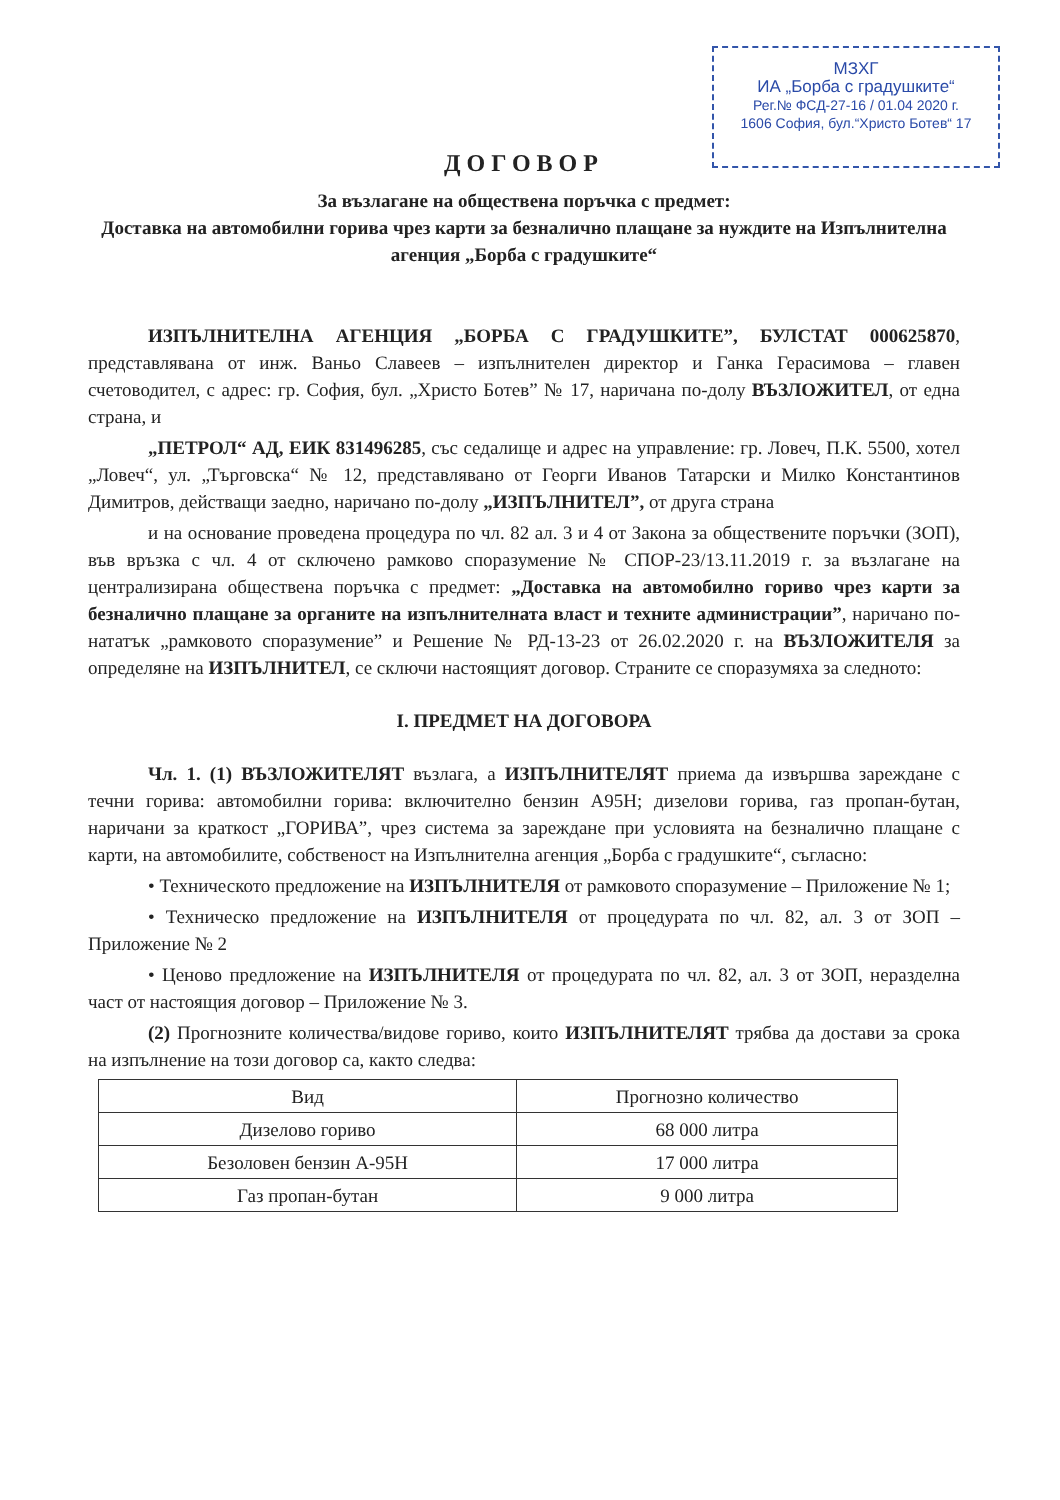МЗХГ
ИА „Борба с градушките“
Рег.№ ФСД-27-16 / 01.04 2020 г.
1606 София, бул.“Христо Ботев“ 17
ДОГОВОР
За възлагане на обществена поръчка с предмет:
Доставка на автомобилни горива чрез карти за безналично плащане за нуждите на Изпълнителна агенция „Борба с градушките“
ИЗПЪЛНИТЕЛНА АГЕНЦИЯ „БОРБА С ГРАДУШКИТЕ”, БУЛСТАТ 000625870, представлявана от инж. Ваньо Славеев – изпълнителен директор и Ганка Герасимова – главен счетоводител, с адрес: гр. София, бул. „Христо Ботев” № 17, наричана по-долу ВЪЗЛОЖИТЕЛ, от една страна, и
„ПЕТРОЛ“ АД, ЕИК 831496285, със седалище и адрес на управление: гр. Ловеч, П.К. 5500, хотел „Ловеч“, ул. „Търговска“ № 12, представлявано от Георги Иванов Татарски и Милко Константинов Димитров, действащи заедно, наричано по-долу „ИЗПЪЛНИТЕЛ”, от друга страна
и на основание проведена процедура по чл. 82 ал. 3 и 4 от Закона за обществените поръчки (ЗОП), във връзка с чл. 4 от сключено рамково споразумение № СПОР-23/13.11.2019 г. за възлагане на централизирана обществена поръчка с предмет: „Доставка на автомобилно гориво чрез карти за безналично плащане за органите на изпълнителната власт и техните администрации”, наричано по-нататък „рамковото споразумение” и Решение № РД-13-23 от 26.02.2020 г. на ВЪЗЛОЖИТЕЛЯ за определяне на ИЗПЪЛНИТЕЛ, се сключи настоящият договор. Страните се споразумяха за следното:
I. ПРЕДМЕТ НА ДОГОВОРА
Чл. 1. (1) ВЪЗЛОЖИТЕЛЯТ възлага, а ИЗПЪЛНИТЕЛЯТ приема да извършва зареждане с течни горива: автомобилни горива: включително бензин А95Н; дизелови горива, газ пропан-бутан, наричани за краткост „ГОРИВА”, чрез система за зареждане при условията на безналично плащане с карти, на автомобилите, собственост на Изпълнителна агенция „Борба с градушките“, съгласно:
• Техническото предложение на ИЗПЪЛНИТЕЛЯ от рамковото споразумение – Приложение № 1;
• Техническо предложение на ИЗПЪЛНИТЕЛЯ от процедурата по чл. 82, ал. 3 от ЗОП – Приложение № 2
• Ценово предложение на ИЗПЪЛНИТЕЛЯ от процедурата по чл. 82, ал. 3 от ЗОП, неразделна част от настоящия договор – Приложение № 3.
(2) Прогнозните количества/видове гориво, които ИЗПЪЛНИТЕЛЯТ трябва да достави за срока на изпълнение на този договор са, както следва:
| Вид | Прогнозно количество |
| --- | --- |
| Дизелово гориво | 68 000 литра |
| Безоловен бензин А-95Н | 17 000 литра |
| Газ пропан-бутан | 9 000 литра |